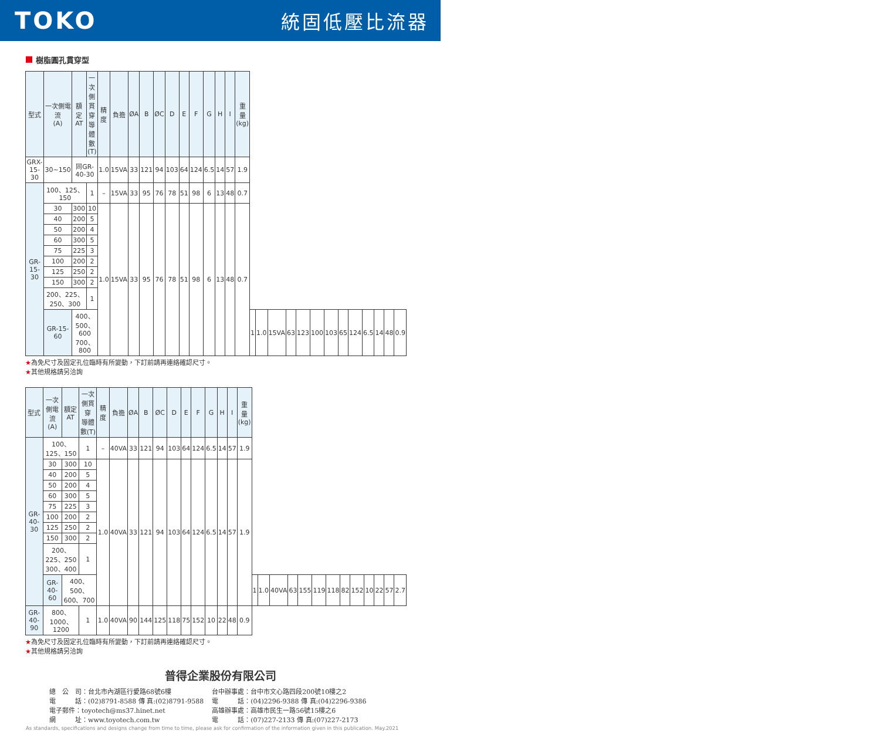TOKO
統固低壓比流器
樹脂圓孔貫穿型
| 型式 | 一次側電流 (A) | 額定AT | 一次側貫穿 導體數(T) | 精度 | 負擔 | ØA | B | ØC | D | E | F | G | H | I | 重量 (kg) | | | | | | | | | | | | | |
| --- | --- | --- | --- | --- | --- | --- | --- | --- | --- | --- | --- | --- | --- | --- | --- | --- | --- | --- | --- | --- | --- | --- | --- | --- | --- | --- | --- | --- |
| GRX-15-30 | 30~150 | 同GR-40-30 | | 1.0 | 15VA | 33 | 121 | 94 | 103 | 64 | 124 | 6.5 | 14 | 57 | 1.9 | | | | | | | | | | | | | |
| GR-15-30 | 100、125、150 | | 1 | – | 15VA | 33 | 95 | 76 | 78 | 51 | 98 | 6 | 13 | 48 | 0.7 | | | | | | | | | | | | | |
| | 30 | 300 | 10 | 1.0 | 15VA | 33 | 95 | 76 | 78 | 51 | 98 | 6 | 13 | 48 | 0.7 | | | | | | | | | | | | | |
| | 40 | 200 | 5 | | | | | | | | | | | | | | | | | | | | | | | | | |
| | 50 | 200 | 4 | | | | | | | | | | | | | | | | | | | | | | | | | |
| | 60 | 300 | 5 | | | | | | | | | | | | | | | | | | | | | | | | | |
| | 75 | 225 | 3 | | | | | | | | | | | | | | | | | | | | | | | | | |
| | 100 | 200 | 2 | | | | | | | | | | | | | | | | | | | | | | | | | |
| | 125 | 250 | 2 | | | | | | | | | | | | | | | | | | | | | | | | | |
| | 150 | 300 | 2 | | | | | | | | | | | | | | | | | | | | | | | | | |
| | 200、225、250、300 | | 1 | | | | | | | | | | | | | | | | | | | | | | | | | |
| | GR-15-60 | 400、500、600 700、800 | | | | | | | | | | | | | | 1 | 1.0 | 15VA | 63 | 123 | 100 | 103 | 65 | 124 | 6.5 | 14 | 48 | 0.9 |
★為免尺寸及固定孔位臨時有所變動，下訂前請再連絡確認尺寸。
★其他規格請另洽詢
| 型式 | 一次側電流 (A) | 額定AT | 一次側貫穿 導體數(T) | 精度 | 負擔 | ØA | B | ØC | D | E | F | G | H | I | 重量 (kg) | | | | | | | | | | | | | |
| --- | --- | --- | --- | --- | --- | --- | --- | --- | --- | --- | --- | --- | --- | --- | --- | --- | --- | --- | --- | --- | --- | --- | --- | --- | --- | --- | --- | --- |
| GR-40-30 | 100、125、150 | | 1 | – | 40VA | 33 | 121 | 94 | 103 | 64 | 124 | 6.5 | 14 | 57 | 1.9 | | | | | | | | | | | | | |
| | 30 | 300 | 10 | 1.0 | 40VA | 33 | 121 | 94 | 103 | 64 | 124 | 6.5 | 14 | 57 | 1.9 | | | | | | | | | | | | | |
| | 40 | 200 | 5 | | | | | | | | | | | | | | | | | | | | | | | | | |
| | 50 | 200 | 4 | | | | | | | | | | | | | | | | | | | | | | | | | |
| | 60 | 300 | 5 | | | | | | | | | | | | | | | | | | | | | | | | | |
| | 75 | 225 | 3 | | | | | | | | | | | | | | | | | | | | | | | | | |
| | 100 | 200 | 2 | | | | | | | | | | | | | | | | | | | | | | | | | |
| | 125 | 250 | 2 | | | | | | | | | | | | | | | | | | | | | | | | | |
| | 150 | 300 | 2 | | | | | | | | | | | | | | | | | | | | | | | | | |
| | 200、225、250 300、400 | | 1 | | | | | | | | | | | | | | | | | | | | | | | | | |
| | GR-40-60 | 400、500、600、700 | | | | | | | | | | | | | | 1 | 1.0 | 40VA | 63 | 155 | 119 | 118 | 82 | 152 | 10 | 22 | 57 | 2.7 |
| GR-40-90 | 800、1000、1200 | | 1 | 1.0 | 40VA | 90 | 144 | 125 | 118 | 75 | 152 | 10 | 22 | 48 | 0.9 | | | | | | | | | | | | | |
★為免尺寸及固定孔位臨時有所變動，下訂前請再連絡確認尺寸。
★其他規格請另洽詢
普得企業股份有限公司
總　公　司：台北市內湖區行愛路68號6樓
電　　　話：(02)8791-8588 傳 真:(02)8791-9588
電子郵件：toyotech@ms37.hinet.net
網　　　址：www.toyotech.com.tw
台中辦事處：台中市文心路四段200號10樓之2
電　　　話：(04)2296-9388 傳 真:(04)2296-9386
高雄辦事處：高雄市民生一路56號15樓之6
電　　　話：(07)227-2133 傳 真:(07)227-2173
As standards, specifications and designs change from time to time, please ask for confirmation of the information given in this publication. May.2021